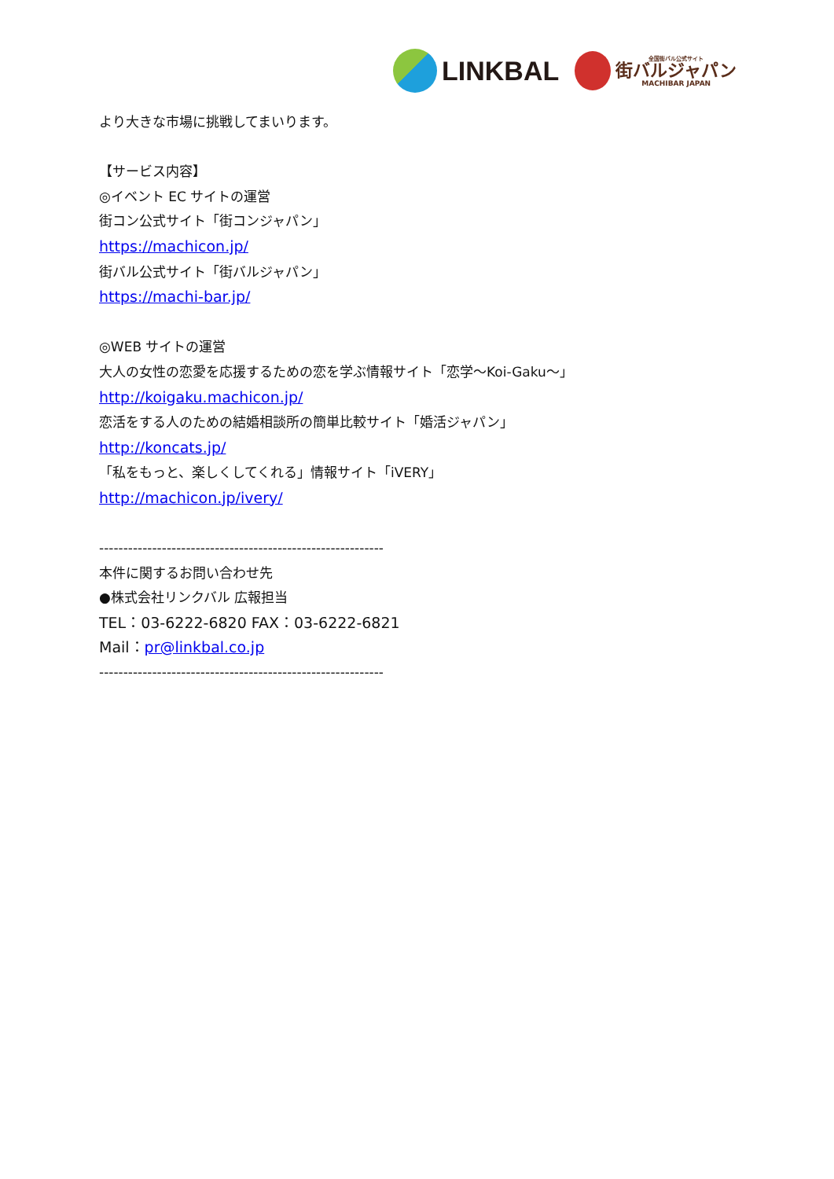LINKBAL
全国街バル公式サイト
街バルジャパン
MACHIBAR JAPAN
より大きな市場に挑戦してまいります。
【サービス内容】
◎イベント EC サイトの運営
街コン公式サイト「街コンジャパン」
https://machicon.jp/
街バル公式サイト「街バルジャパン」
https://machi-bar.jp/
◎WEB サイトの運営
大人の女性の恋愛を応援するための恋を学ぶ情報サイト「恋学～Koi-Gaku～」
http://koigaku.machicon.jp/
恋活をする人のための結婚相談所の簡単比較サイト「婚活ジャパン」
http://koncats.jp/
「私をもっと、楽しくしてくれる」情報サイト「iVERY」
http://machicon.jp/ivery/
-----------------------------------------------------------
本件に関するお問い合わせ先
●株式会社リンクバル 広報担当
TEL：03-6222-6820 FAX：03-6222-6821
Mail：pr@linkbal.co.jp
-----------------------------------------------------------